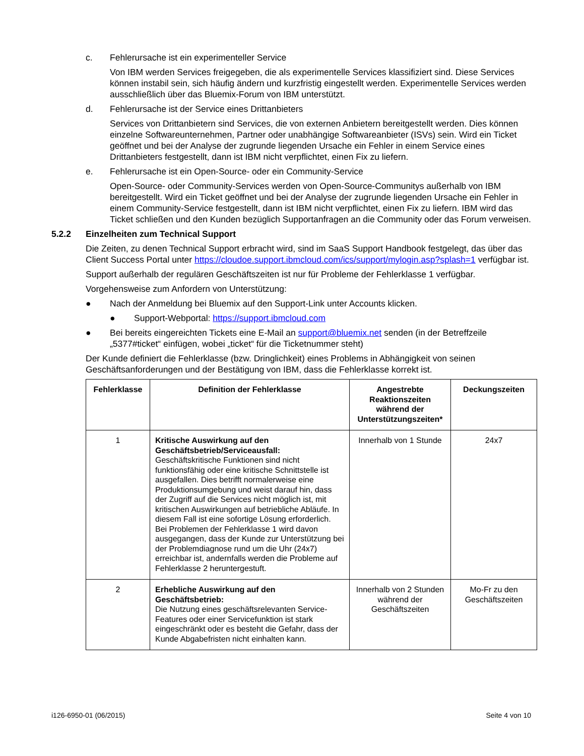c. Fehlerursache ist ein experimenteller Service
Von IBM werden Services freigegeben, die als experimentelle Services klassifiziert sind. Diese Services können instabil sein, sich häufig ändern und kurzfristig eingestellt werden. Experimentelle Services werden ausschließlich über das Bluemix-Forum von IBM unterstützt.
d. Fehlerursache ist der Service eines Drittanbieters
Services von Drittanbietern sind Services, die von externen Anbietern bereitgestellt werden. Dies können einzelne Softwareunternehmen, Partner oder unabhängige Softwareanbieter (ISVs) sein. Wird ein Ticket geöffnet und bei der Analyse der zugrunde liegenden Ursache ein Fehler in einem Service eines Drittanbieters festgestellt, dann ist IBM nicht verpflichtet, einen Fix zu liefern.
e. Fehlerursache ist ein Open-Source- oder ein Community-Service
Open-Source- oder Community-Services werden von Open-Source-Communitys außerhalb von IBM bereitgestellt. Wird ein Ticket geöffnet und bei der Analyse der zugrunde liegenden Ursache ein Fehler in einem Community-Service festgestellt, dann ist IBM nicht verpflichtet, einen Fix zu liefern. IBM wird das Ticket schließen und den Kunden bezüglich Supportanfragen an die Community oder das Forum verweisen.
5.2.2 Einzelheiten zum Technical Support
Die Zeiten, zu denen Technical Support erbracht wird, sind im SaaS Support Handbook festgelegt, das über das Client Success Portal unter https://cloudoe.support.ibmcloud.com/ics/support/mylogin.asp?splash=1 verfügbar ist.
Support außerhalb der regulären Geschäftszeiten ist nur für Probleme der Fehlerklasse 1 verfügbar.
Vorgehensweise zum Anfordern von Unterstützung:
● Nach der Anmeldung bei Bluemix auf den Support-Link unter Accounts klicken.
● Support-Webportal: https://support.ibmcloud.com
● Bei bereits eingereichten Tickets eine E-Mail an support@bluemix.net senden (in der Betreffzeile „5377#ticket“ einfügen, wobei „ticket“ für die Ticketnummer steht)
Der Kunde definiert die Fehlerklasse (bzw. Dringlichkeit) eines Problems in Abhängigkeit von seinen Geschäftsanforderungen und der Bestätigung von IBM, dass die Fehlerklasse korrekt ist.
| Fehlerklasse | Definition der Fehlerklasse | Angestrebte Reaktionszeiten während der Unterstützungszeiten* | Deckungszeiten |
| --- | --- | --- | --- |
| 1 | Kritische Auswirkung auf den Geschäftsbetrieb/Serviceausfall: Geschäftskritische Funktionen sind nicht funktionsfähig oder eine kritische Schnittstelle ist ausgefallen. Dies betrifft normalerweise eine Produktionsumgebung und weist darauf hin, dass der Zugriff auf die Services nicht möglich ist, mit kritischen Auswirkungen auf betriebliche Abläufe. In diesem Fall ist eine sofortige Lösung erforderlich. Bei Problemen der Fehlerklasse 1 wird davon ausgegangen, dass der Kunde zur Unterstützung bei der Problemdiagnose rund um die Uhr (24x7) erreichbar ist, andernfalls werden die Probleme auf Fehlerklasse 2 heruntergestuft. | Innerhalb von 1 Stunde | 24x7 |
| 2 | Erhebliche Auswirkung auf den Geschäftsbetrieb: Die Nutzung eines geschäftsrelevanten Service-Features oder einer Servicefunktion ist stark eingeschränkt oder es besteht die Gefahr, dass der Kunde Abgabefristen nicht einhalten kann. | Innerhalb von 2 Stunden während der Geschäftszeiten | Mo-Fr zu den Geschäftszeiten |
i126-6950-01 (06/2015) Seite 4 von 10